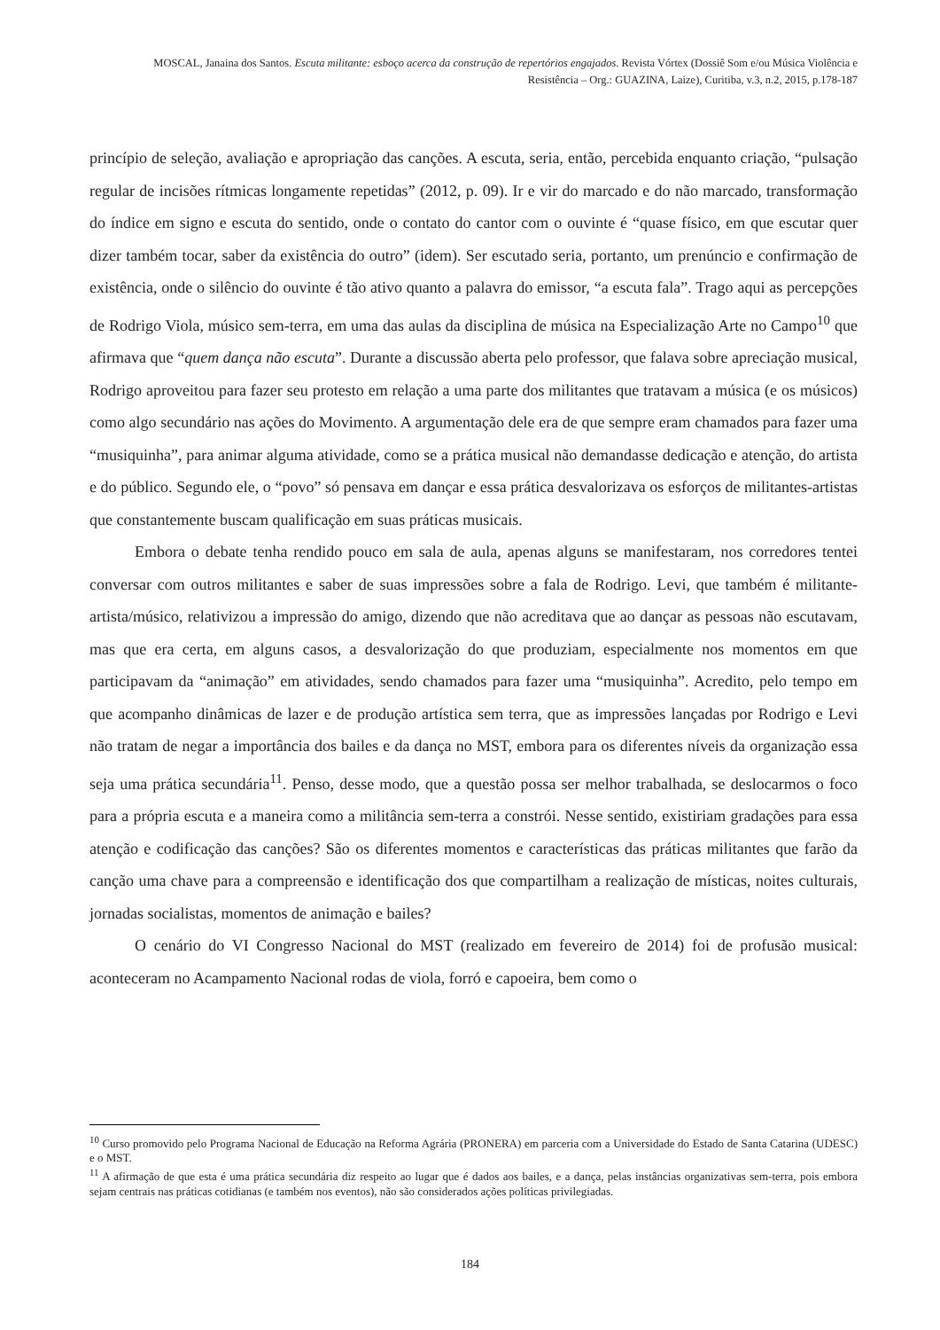MOSCAL, Janaina dos Santos. Escuta militante: esboço acerca da construção de repertórios engajados. Revista Vórtex (Dossiê Som e/ou Música Violência e Resistência – Org.: GUAZINA, Laize), Curitiba, v.3, n.2, 2015, p.178-187
princípio de seleção, avaliação e apropriação das canções. A escuta, seria, então, percebida enquanto criação, “pulsação regular de incisões rítmicas longamente repetidas” (2012, p. 09). Ir e vir do marcado e do não marcado, transformação do índice em signo e escuta do sentido, onde o contato do cantor com o ouvinte é “quase físico, em que escutar quer dizer também tocar, saber da existência do outro” (idem). Ser escutado seria, portanto, um prenúncio e confirmação de existência, onde o silêncio do ouvinte é tão ativo quanto a palavra do emissor, “a escuta fala”. Trago aqui as percepções de Rodrigo Viola, músico sem-terra, em uma das aulas da disciplina de música na Especialização Arte no Campo<sup>10</sup> que afirmava que “quem dança não escuta”. Durante a discussão aberta pelo professor, que falava sobre apreciação musical, Rodrigo aproveitou para fazer seu protesto em relação a uma parte dos militantes que tratavam a música (e os músicos) como algo secundário nas ações do Movimento. A argumentação dele era de que sempre eram chamados para fazer uma “musiquinha”, para animar alguma atividade, como se a prática musical não demandasse dedicação e atenção, do artista e do público. Segundo ele, o “povo” só pensava em dançar e essa prática desvalorizava os esforços de militantes-artistas que constantemente buscam qualificação em suas práticas musicais.
Embora o debate tenha rendido pouco em sala de aula, apenas alguns se manifestaram, nos corredores tentei conversar com outros militantes e saber de suas impressões sobre a fala de Rodrigo. Levi, que também é militante-artista/músico, relativizou a impressão do amigo, dizendo que não acreditava que ao dançar as pessoas não escutavam, mas que era certa, em alguns casos, a desvalorização do que produziam, especialmente nos momentos em que participavam da “animação” em atividades, sendo chamados para fazer uma “musiquinha”. Acredito, pelo tempo em que acompanho dinâmicas de lazer e de produção artística sem terra, que as impressões lançadas por Rodrigo e Levi não tratam de negar a importância dos bailes e da dança no MST, embora para os diferentes níveis da organização essa seja uma prática secundária<sup>11</sup>. Penso, desse modo, que a questão possa ser melhor trabalhada, se deslocarmos o foco para a própria escuta e a maneira como a militância sem-terra a constrói. Nesse sentido, existiriam gradações para essa atenção e codificação das canções? São os diferentes momentos e características das práticas militantes que farão da canção uma chave para a compreensão e identificação dos que compartilham a realização de místicas, noites culturais, jornadas socialistas, momentos de animação e bailes?
O cenário do VI Congresso Nacional do MST (realizado em fevereiro de 2014) foi de profusão musical: aconteceram no Acampamento Nacional rodas de viola, forró e capoeira, bem como o
<sup>10</sup> Curso promovido pelo Programa Nacional de Educação na Reforma Agrária (PRONERA) em parceria com a Universidade do Estado de Santa Catarina (UDESC) e o MST.
<sup>11</sup> A afirmação de que esta é uma prática secundária diz respeito ao lugar que é dados aos bailes, e a dança, pelas instâncias organizativas sem-terra, pois embora sejam centrais nas práticas cotidianas (e também nos eventos), não são considerados ações políticas privilegiadas.
184